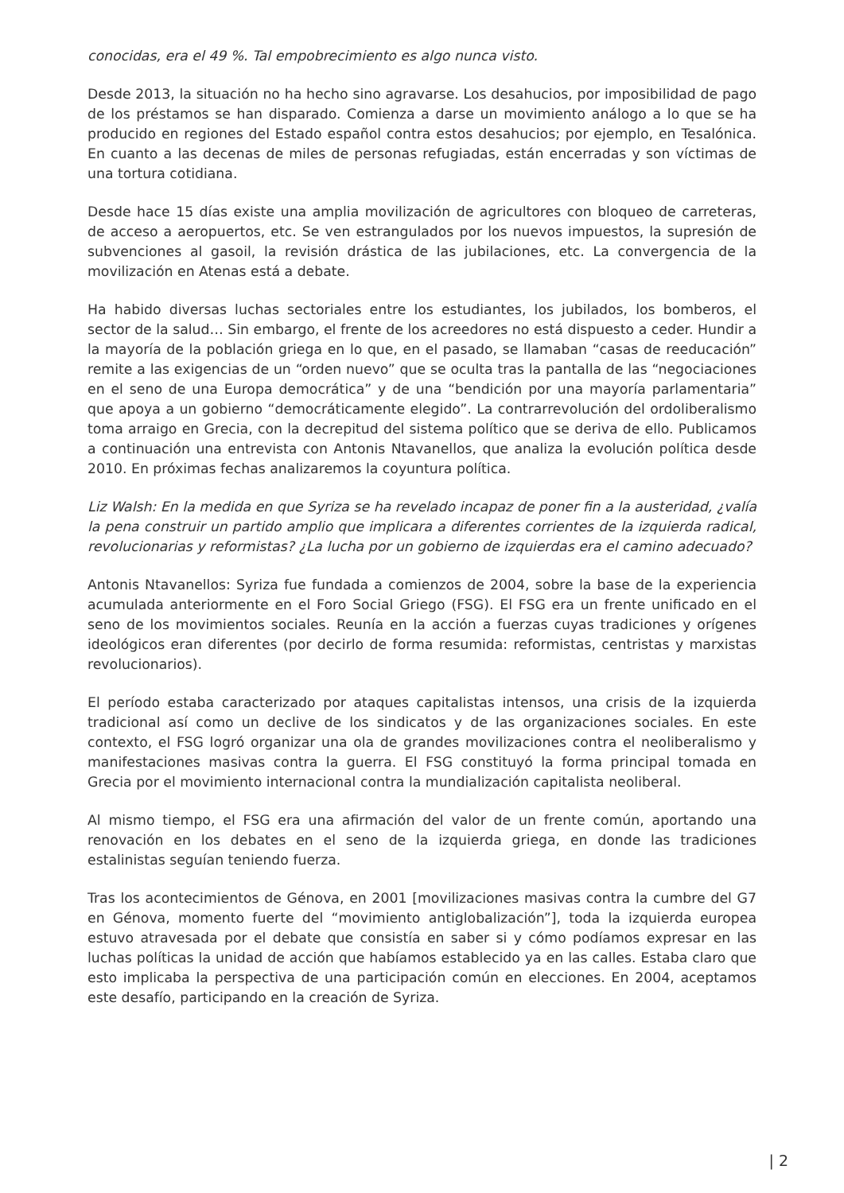conocidas, era el 49 %. Tal empobrecimiento es algo nunca visto.
Desde 2013, la situación no ha hecho sino agravarse. Los desahucios, por imposibilidad de pago de los préstamos se han disparado. Comienza a darse un movimiento análogo a lo que se ha producido en regiones del Estado español contra estos desahucios; por ejemplo, en Tesalónica. En cuanto a las decenas de miles de personas refugiadas, están encerradas y son víctimas de una tortura cotidiana.
Desde hace 15 días existe una amplia movilización de agricultores con bloqueo de carreteras, de acceso a aeropuertos, etc. Se ven estrangulados por los nuevos impuestos, la supresión de subvenciones al gasoil, la revisión drástica de las jubilaciones, etc. La convergencia de la movilización en Atenas está a debate.
Ha habido diversas luchas sectoriales entre los estudiantes, los jubilados, los bomberos, el sector de la salud… Sin embargo, el frente de los acreedores no está dispuesto a ceder. Hundir a la mayoría de la población griega en lo que, en el pasado, se llamaban “casas de reeducación” remite a las exigencias de un “orden nuevo” que se oculta tras la pantalla de las “negociaciones en el seno de una Europa democrática” y de una “bendición por una mayoría parlamentaria” que apoya a un gobierno “democráticamente elegido”. La contrarrevolución del ordoliberalismo toma arraigo en Grecia, con la decrepitud del sistema político que se deriva de ello. Publicamos a continuación una entrevista con Antonis Ntavanellos, que analiza la evolución política desde 2010. En próximas fechas analizaremos la coyuntura política.
Liz Walsh: En la medida en que Syriza se ha revelado incapaz de poner fin a la austeridad, ¿valía la pena construir un partido amplio que implicara a diferentes corrientes de la izquierda radical, revolucionarias y reformistas? ¿La lucha por un gobierno de izquierdas era el camino adecuado?
Antonis Ntavanellos: Syriza fue fundada a comienzos de 2004, sobre la base de la experiencia acumulada anteriormente en el Foro Social Griego (FSG). El FSG era un frente unificado en el seno de los movimientos sociales. Reunía en la acción a fuerzas cuyas tradiciones y orígenes ideológicos eran diferentes (por decirlo de forma resumida: reformistas, centristas y marxistas revolucionarios).
El período estaba caracterizado por ataques capitalistas intensos, una crisis de la izquierda tradicional así como un declive de los sindicatos y de las organizaciones sociales. En este contexto, el FSG logró organizar una ola de grandes movilizaciones contra el neoliberalismo y manifestaciones masivas contra la guerra. El FSG constituyó la forma principal tomada en Grecia por el movimiento internacional contra la mundialización capitalista neoliberal.
Al mismo tiempo, el FSG era una afirmación del valor de un frente común, aportando una renovación en los debates en el seno de la izquierda griega, en donde las tradiciones estalinistas seguían teniendo fuerza.
Tras los acontecimientos de Génova, en 2001 [movilizaciones masivas contra la cumbre del G7 en Génova, momento fuerte del “movimiento antiglobalización”], toda la izquierda europea estuvo atravesada por el debate que consistía en saber si y cómo podíamos expresar en las luchas políticas la unidad de acción que habíamos establecido ya en las calles. Estaba claro que esto implicaba la perspectiva de una participación común en elecciones. En 2004, aceptamos este desafío, participando en la creación de Syriza.
| 2